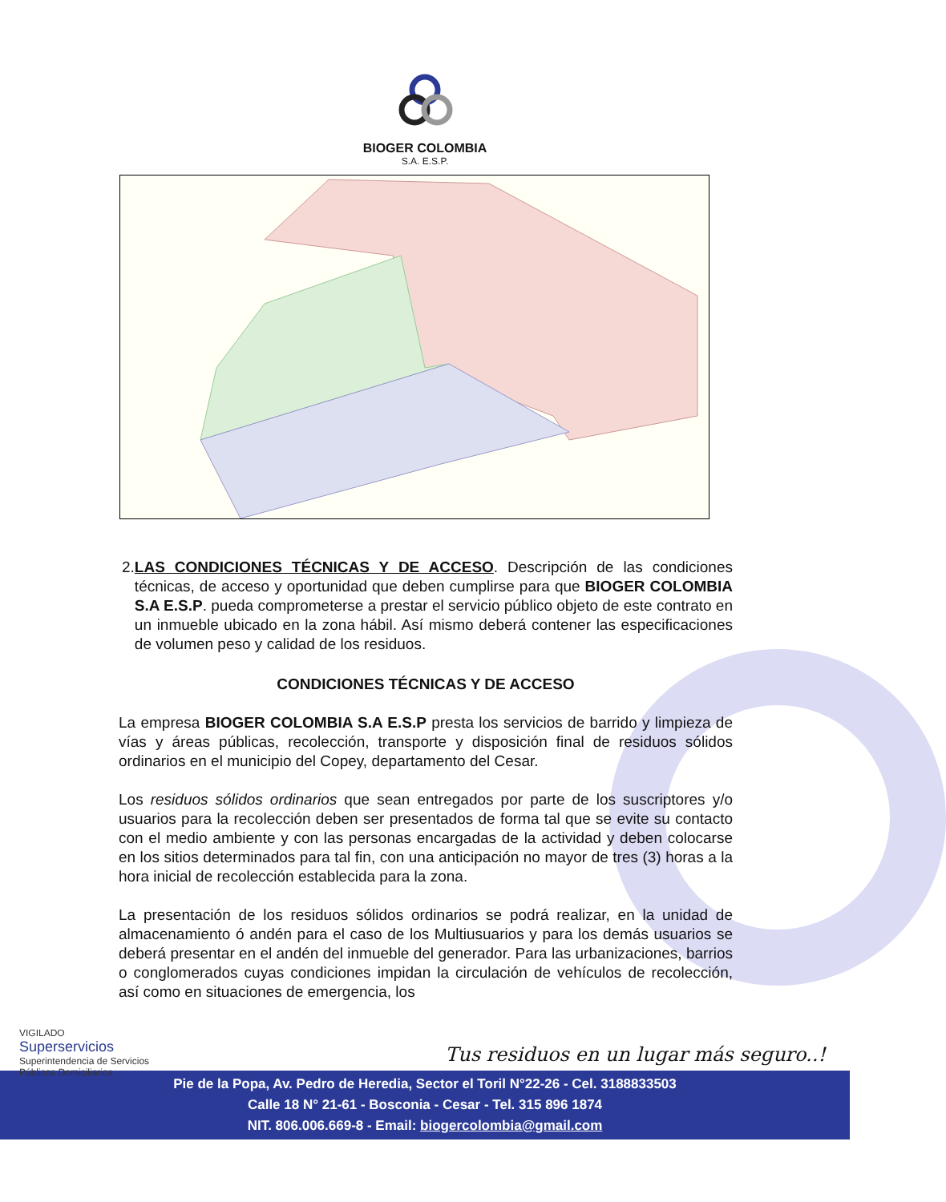BIOGER COLOMBIA
S.A. E.S.P.
2. LAS CONDICIONES TÉCNICAS Y DE ACCESO. Descripción de las condiciones técnicas, de acceso y oportunidad que deben cumplirse para que BIOGER COLOMBIA S.A E.S.P. pueda comprometerse a prestar el servicio público objeto de este contrato en un inmueble ubicado en la zona hábil. Así mismo deberá contener las especificaciones de volumen peso y calidad de los residuos.
CONDICIONES TÉCNICAS Y DE ACCESO
La empresa BIOGER COLOMBIA S.A E.S.P presta los servicios de barrido y limpieza de vías y áreas públicas, recolección, transporte y disposición final de residuos sólidos ordinarios en el municipio del Copey, departamento del Cesar.
Los residuos sólidos ordinarios que sean entregados por parte de los suscriptores y/o usuarios para la recolección deben ser presentados de forma tal que se evite su contacto con el medio ambiente y con las personas encargadas de la actividad y deben colocarse en los sitios determinados para tal fin, con una anticipación no mayor de tres (3) horas a la hora inicial de recolección establecida para la zona.
La presentación de los residuos sólidos ordinarios se podrá realizar, en la unidad de almacenamiento ó andén para el caso de los Multiusuarios y para los demás usuarios se deberá presentar en el andén del inmueble del generador. Para las urbanizaciones, barrios o conglomerados cuyas condiciones impidan la circulación de vehículos de recolección, así como en situaciones de emergencia, los
VIGILADO
Superservicios
Superintendencia de Servicios
Públicos Domiciliarios
Tus residuos en un lugar más seguro..!
Pie de la Popa, Av. Pedro de Heredia, Sector el Toril N°22-26 - Cel. 3188833503
Calle 18 N° 21-61 - Bosconia - Cesar - Tel. 315 896 1874
NIT. 806.006.669-8 - Email: biogercolombia@gmail.com